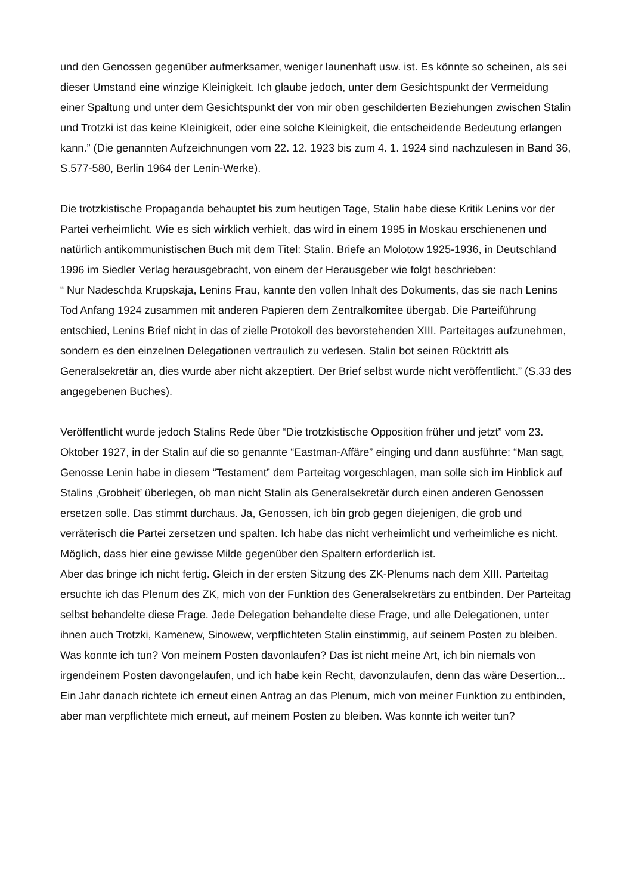und den Genossen gegenüber aufmerksamer, weniger launenhaft usw. ist. Es könnte so scheinen, als sei dieser Umstand eine winzige Kleinigkeit. Ich glaube jedoch, unter dem Gesichtspunkt der Vermeidung einer Spaltung und unter dem Gesichtspunkt der von mir oben geschilderten Beziehungen zwischen Stalin und Trotzki ist das keine Kleinigkeit, oder eine solche Kleinigkeit, die entscheidende Bedeutung erlangen kann.” (Die genannten Aufzeichnungen vom 22. 12. 1923 bis zum 4. 1. 1924 sind nachzulesen in Band 36, S.577-580, Berlin 1964 der Lenin-Werke).
Die trotzkistische Propaganda behauptet bis zum heutigen Tage, Stalin habe diese Kritik Lenins vor der Partei verheimlicht. Wie es sich wirklich verhielt, das wird in einem 1995 in Moskau erschienenen und natürlich antikommunistischen Buch mit dem Titel: Stalin. Briefe an Molotow 1925-1936, in Deutschland 1996 im Siedler Verlag herausgebracht, von einem der Herausgeber wie folgt beschrieben:
“ Nur Nadeschda Krupskaja, Lenins Frau, kannte den vollen Inhalt des Dokuments, das sie nach Lenins Tod Anfang 1924 zusammen mit anderen Papieren dem Zentralkomitee übergab. Die Parteiführung entschied, Lenins Brief nicht in das of zielle Protokoll des bevorstehenden XIII. Parteitages aufzunehmen, sondern es den einzelnen Delegationen vertraulich zu verlesen. Stalin bot seinen Rücktritt als Generalsekretär an, dies wurde aber nicht akzeptiert. Der Brief selbst wurde nicht veröffentlicht.” (S.33 des angegebenen Buches).
Veröffentlicht wurde jedoch Stalins Rede über “Die trotzkistische Opposition früher und jetzt” vom 23. Oktober 1927, in der Stalin auf die so genannte “Eastman-Affäre” einging und dann ausführte: “Man sagt, Genosse Lenin habe in diesem “Testament” dem Parteitag vorgeschlagen, man solle sich im Hinblick auf Stalins ‚Grobheit’ überlegen, ob man nicht Stalin als Generalsekretär durch einen anderen Genossen ersetzen solle. Das stimmt durchaus. Ja, Genossen, ich bin grob gegen diejenigen, die grob und verräterisch die Partei zersetzen und spalten. Ich habe das nicht verheimlicht und verheimliche es nicht. Möglich, dass hier eine gewisse Milde gegenüber den Spaltern erforderlich ist.
Aber das bringe ich nicht fertig. Gleich in der ersten Sitzung des ZK-Plenums nach dem XIII. Parteitag ersuchte ich das Plenum des ZK, mich von der Funktion des Generalsekretärs zu entbinden. Der Parteitag selbst behandelte diese Frage. Jede Delegation behandelte diese Frage, und alle Delegationen, unter ihnen auch Trotzki, Kamenew, Sinowew, verpflichteten Stalin einstimmig, auf seinem Posten zu bleiben.
Was konnte ich tun? Von meinem Posten davonlaufen? Das ist nicht meine Art, ich bin niemals von irgendeinem Posten davongelaufen, und ich habe kein Recht, davonzulaufen, denn das wäre Desertion... Ein Jahr danach richtete ich erneut einen Antrag an das Plenum, mich von meiner Funktion zu entbinden, aber man verpflichtete mich erneut, auf meinem Posten zu bleiben. Was konnte ich weiter tun?